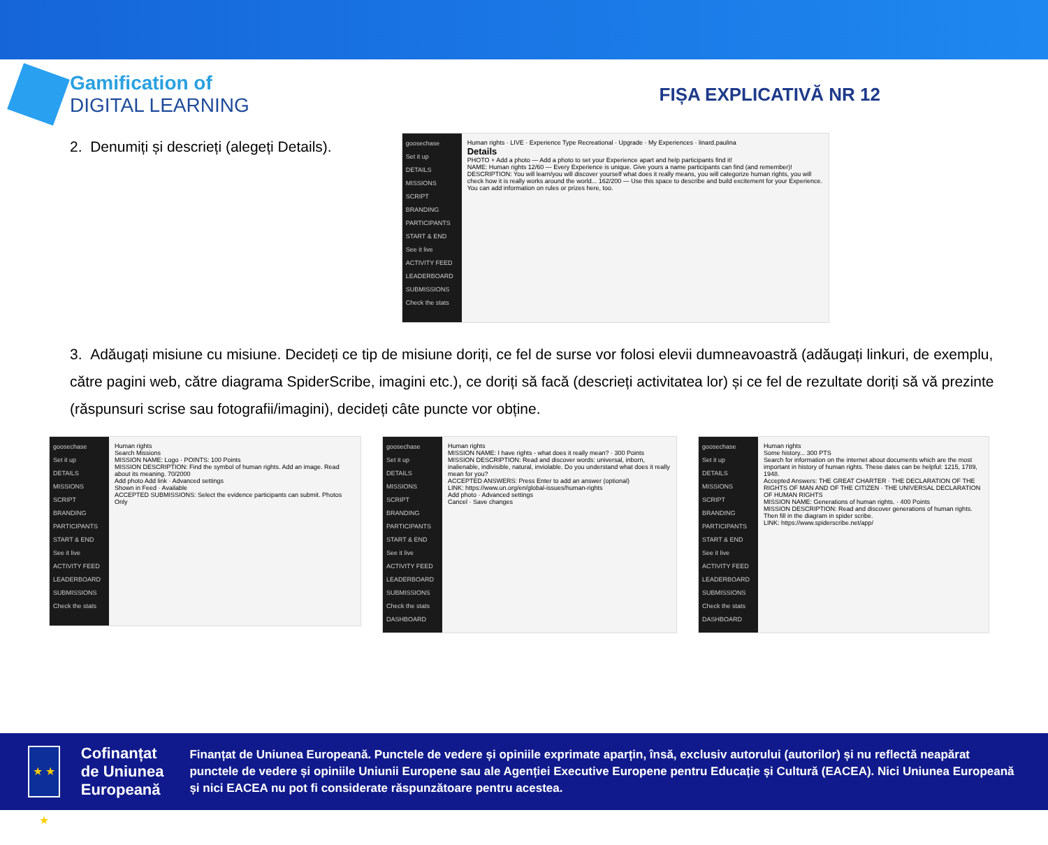Gamification of
DIGITAL LEARNING
FIȘA EXPLICATIVĂ NR 12
2. Denumiți și descrieți (alegeți Details).
goosechase
Set it up
DETAILS
MISSIONS
SCRIPT
BRANDING
PARTICIPANTS
START & END
See it live
ACTIVITY FEED
LEADERBOARD
SUBMISSIONS
Check the stats
Human rights · LIVE · Experience Type Recreational · Upgrade · My Experiences · linard.paulina
Details
PHOTO + Add a photo — Add a photo to set your Experience apart and help participants find it!
NAME: Human rights 12/60 — Every Experience is unique. Give yours a name participants can find (and remember)!
DESCRIPTION: You will learn/you will discover yourself what does it really means, you will categorize human rights, you will check how it is really works around the world... 162/200 — Use this space to describe and build excitement for your Experience. You can add information on rules or prizes here, too.
3. Adăugați misiune cu misiune. Decideți ce tip de misiune doriți, ce fel de surse vor folosi elevii dumneavoastră (adăugați linkuri, de exemplu, către pagini web, către diagrama SpiderScribe, imagini etc.), ce doriți să facă (descrieți activitatea lor) și ce fel de rezultate doriți să vă prezinte (răspunsuri scrise sau fotografii/imagini), decideți câte puncte vor obține.
goosechase
Set it up
DETAILS
MISSIONS
SCRIPT
BRANDING
PARTICIPANTS
START & END
See it live
ACTIVITY FEED
LEADERBOARD
SUBMISSIONS
Check the stats
Human rights
Search Missions
MISSION NAME: Logo · POINTS: 100 Points
MISSION DESCRIPTION: Find the symbol of human rights. Add an image. Read about its meaning. 70/2000
Add photo Add link · Advanced settings
Shown in Feed · Available
ACCEPTED SUBMISSIONS: Select the evidence participants can submit. Photos Only
goosechase
Set it up
DETAILS
MISSIONS
SCRIPT
BRANDING
PARTICIPANTS
START & END
See it live
ACTIVITY FEED
LEADERBOARD
SUBMISSIONS
Check the stats
DASHBOARD
Human rights
MISSION NAME: I have rights - what does it really mean? · 300 Points
MISSION DESCRIPTION: Read and discover words: universal, inborn, inalienable, indivisible, natural, inviolable. Do you understand what does it really mean for you?
ACCEPTED ANSWERS: Press Enter to add an answer (optional)
LINK: https://www.un.org/en/global-issues/human-rights
Add photo · Advanced settings
Cancel · Save changes
goosechase
Set it up
DETAILS
MISSIONS
SCRIPT
BRANDING
PARTICIPANTS
START & END
See it live
ACTIVITY FEED
LEADERBOARD
SUBMISSIONS
Check the stats
DASHBOARD
Human rights
Some history... 300 PTS
Search for information on the internet about documents which are the most important in history of human rights. These dates can be helpful: 1215, 1789, 1948.
Accepted Answers: THE GREAT CHARTER · THE DECLARATION OF THE RIGHTS OF MAN AND OF THE CITIZEN · THE UNIVERSAL DECLARATION OF HUMAN RIGHTS
MISSION NAME: Generations of human rights. · 400 Points
MISSION DESCRIPTION: Read and discover generations of human rights. Then fill in the diagram in spider scribe.
LINK: https://www.spiderscribe.net/app/
★ ★ ★
Cofinanțat de Uniunea Europeană
Finanțat de Uniunea Europeană. Punctele de vedere și opiniile exprimate aparțin, însă, exclusiv autorului (autorilor) și nu reflectă neapărat punctele de vedere și opiniile Uniunii Europene sau ale Agenției Executive Europene pentru Educație și Cultură (EACEA). Nici Uniunea Europeană și nici EACEA nu pot fi considerate răspunzătoare pentru acestea.